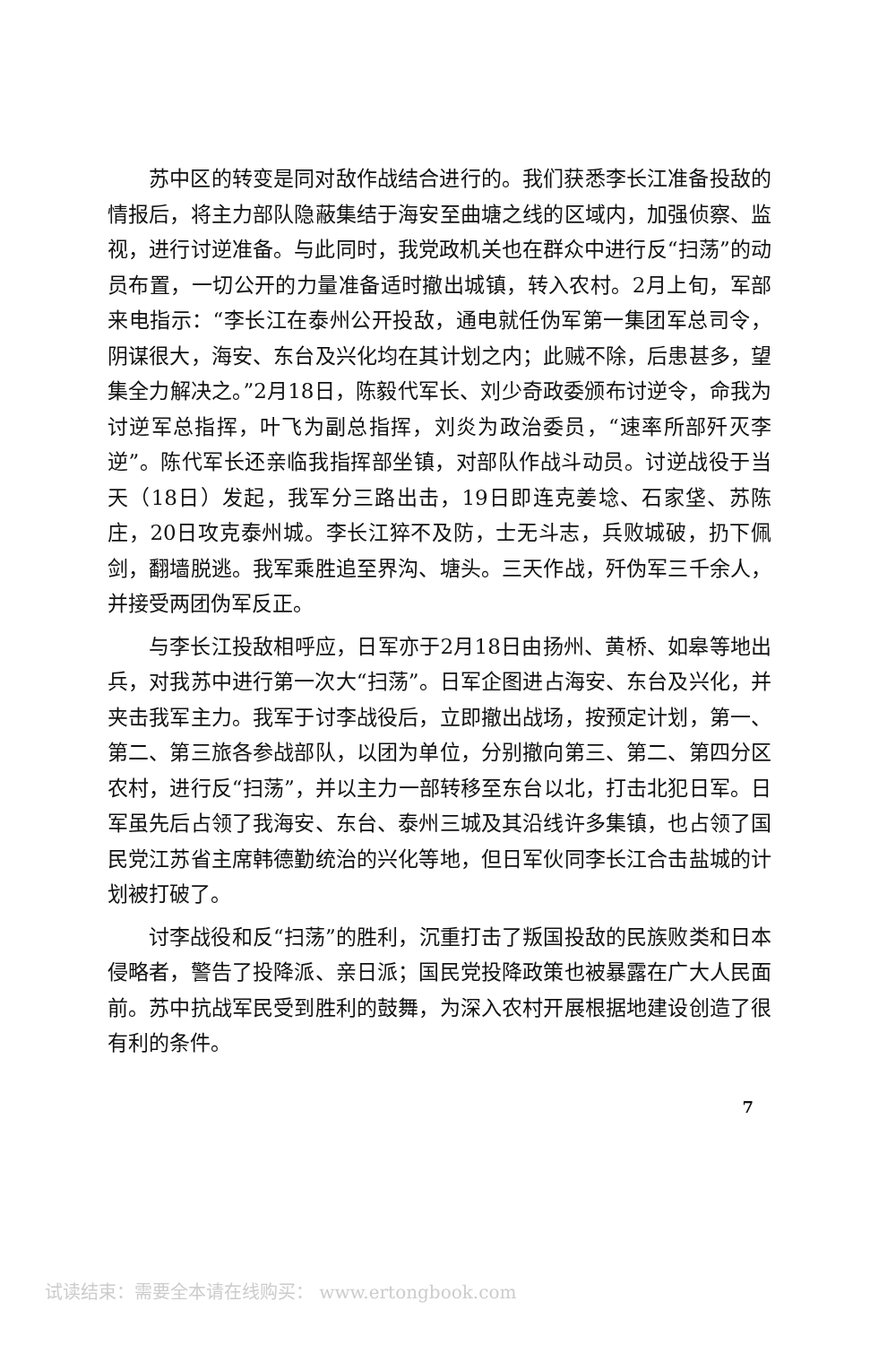苏中区的转变是同对敌作战结合进行的。我们获悉李长江准备投敌的情报后，将主力部队隐蔽集结于海安至曲塘之线的区域内，加强侦察、监视，进行讨逆准备。与此同时，我党政机关也在群众中进行反“扫荡”的动员布置，一切公开的力量准备适时撤出城镇，转入农村。2月上旬，军部来电指示：“李长江在泰州公开投敌，通电就任伪军第一集团军总司令，阴谋很大，海安、东台及兴化均在其计划之内；此贼不除，后患甚多，望集全力解决之。”2月18日，陈毅代军长、刘少奇政委颁布讨逆令，命我为讨逆军总指挥，叶飞为副总指挥，刘炎为政治委员，“速率所部歼灭李逆”。陈代军长还亲临我指挥部坐镇，对部队作战斗动员。讨逆战役于当天（18日）发起，我军分三路出击，19日即连克姜埝、石家垡、苏陈庄，20日攻克泰州城。李长江猝不及防，士无斗志，兵败城破，扔下佩剑，翻墙脱逃。我军乘胜追至界沟、塘头。三天作战，歼伪军三千余人，并接受两团伪军反正。
与李长江投敌相呼应，日军亦于2月18日由扬州、黄桥、如皋等地出兵，对我苏中进行第一次大“扫荡”。日军企图进占海安、东台及兴化，并夹击我军主力。我军于讨李战役后，立即撤出战场，按预定计划，第一、第二、第三旅各参战部队，以团为单位，分别撤向第三、第二、第四分区农村，进行反“扫荡”，并以主力一部转移至东台以北，打击北犯日军。日军虽先后占领了我海安、东台、泰州三城及其沿线许多集镇，也占领了国民党江苏省主席韩德勤统治的兴化等地，但日军伙同李长江合击盐城的计划被打破了。
讨李战役和反“扫荡”的胜利，沉重打击了叛国投敌的民族败类和日本侵略者，警告了投降派、亲日派；国民党投降政策也被暴露在广大人民面前。苏中抗战军民受到胜利的鼓舞，为深入农村开展根据地建设创造了很有利的条件。
7
试读结束：需要全本请在线购买： www.ertongbook.com